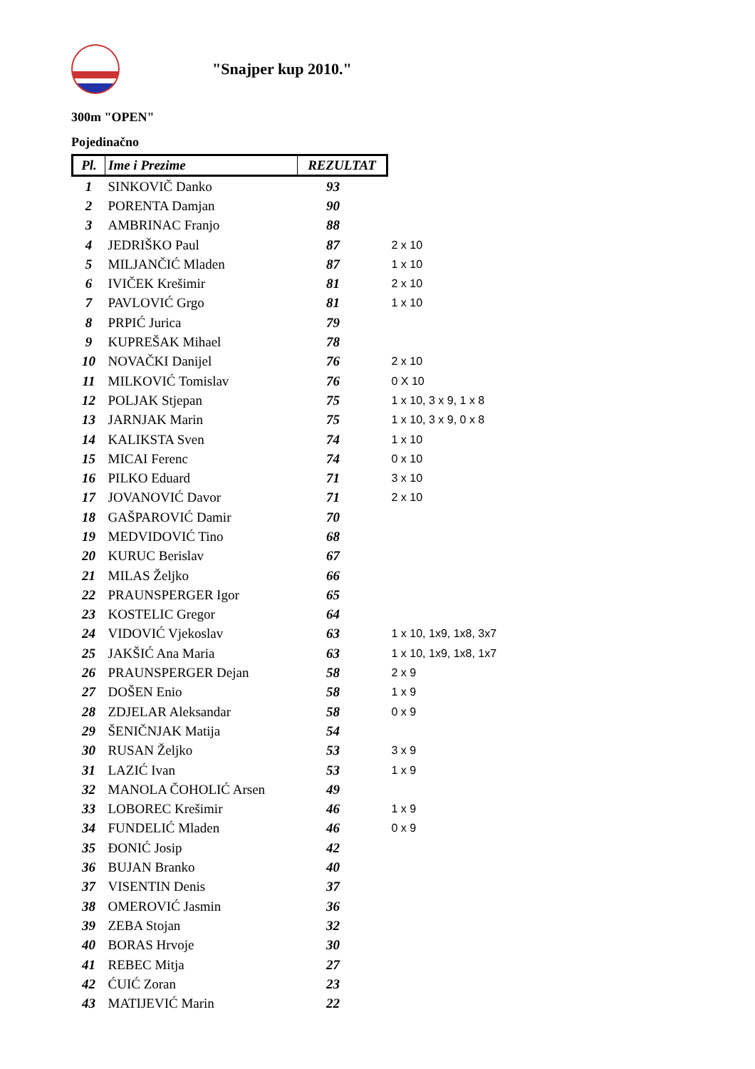"Snajper kup 2010."
300m "OPEN"
Pojedinačno
| Pl. | Ime i Prezime | REZULTAT | |
| --- | --- | --- | --- |
| 1 | SINKOVIČ Danko | 93 | |
| 2 | PORENTA Damjan | 90 | |
| 3 | AMBRINAC Franjo | 88 | |
| 4 | JEDRIŠKO Paul | 87 | 2 x 10 |
| 5 | MILJANČIĆ Mladen | 87 | 1 x 10 |
| 6 | IVIČEK Krešimir | 81 | 2 x 10 |
| 7 | PAVLOVIĆ Grgo | 81 | 1 x 10 |
| 8 | PRPIĆ Jurica | 79 | |
| 9 | KUPREŠAK Mihael | 78 | |
| 10 | NOVAČKI Danijel | 76 | 2 x 10 |
| 11 | MILKOVIĆ Tomislav | 76 | 0 X 10 |
| 12 | POLJAK Stjepan | 75 | 1 x 10, 3 x 9, 1 x 8 |
| 13 | JARNJAK Marin | 75 | 1 x 10, 3 x 9, 0 x 8 |
| 14 | KALIKSTA Sven | 74 | 1 x 10 |
| 15 | MICAI Ferenc | 74 | 0 x 10 |
| 16 | PILKO Eduard | 71 | 3 x 10 |
| 17 | JOVANOVIĆ Davor | 71 | 2 x 10 |
| 18 | GAŠPAROVIĆ Damir | 70 | |
| 19 | MEDVIDOVIĆ Tino | 68 | |
| 20 | KURUC Berislav | 67 | |
| 21 | MILAS Željko | 66 | |
| 22 | PRAUNSPERGER Igor | 65 | |
| 23 | KOSTELIC Gregor | 64 | |
| 24 | VIDOVIĆ Vjekoslav | 63 | 1 x 10, 1x9, 1x8, 3x7 |
| 25 | JAKŠIĆ Ana Maria | 63 | 1 x 10, 1x9, 1x8, 1x7 |
| 26 | PRAUNSPERGER Dejan | 58 | 2 x 9 |
| 27 | DOŠEN Enio | 58 | 1 x 9 |
| 28 | ZDJELAR Aleksandar | 58 | 0 x 9 |
| 29 | ŠENIČNJAK Matija | 54 | |
| 30 | RUSAN Željko | 53 | 3 x 9 |
| 31 | LAZIĆ Ivan | 53 | 1 x 9 |
| 32 | MANOLA ČOHOLIĆ Arsen | 49 | |
| 33 | LOBOREC Krešimir | 46 | 1 x 9 |
| 34 | FUNDELIĆ Mladen | 46 | 0 x 9 |
| 35 | ĐONIĆ Josip | 42 | |
| 36 | BUJAN Branko | 40 | |
| 37 | VISENTIN Denis | 37 | |
| 38 | OMEROVIĆ Jasmin | 36 | |
| 39 | ZEBA Stojan | 32 | |
| 40 | BORAS Hrvoje | 30 | |
| 41 | REBEC Mitja | 27 | |
| 42 | ĆUIĆ Zoran | 23 | |
| 43 | MATIJEVIĆ Marin | 22 | |